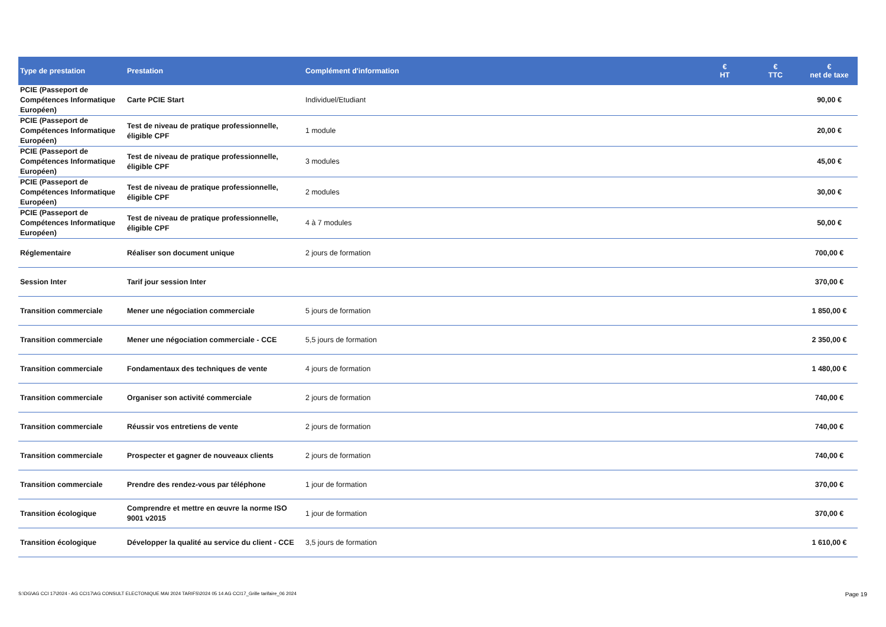| Type de prestation | Prestation | Complément d'information | € HT | € TTC | € net de taxe |
| --- | --- | --- | --- | --- | --- |
| PCIE (Passeport de Compétences Informatique Européen) | Carte PCIE Start | Individuel/Etudiant | | | 90,00 € |
| PCIE (Passeport de Compétences Informatique Européen) | Test de niveau de pratique professionnelle, éligible CPF | 1 module | | | 20,00 € |
| PCIE (Passeport de Compétences Informatique Européen) | Test de niveau de pratique professionnelle, éligible CPF | 3 modules | | | 45,00 € |
| PCIE (Passeport de Compétences Informatique Européen) | Test de niveau de pratique professionnelle, éligible CPF | 2 modules | | | 30,00 € |
| PCIE (Passeport de Compétences Informatique Européen) | Test de niveau de pratique professionnelle, éligible CPF | 4 à 7 modules | | | 50,00 € |
| Réglementaire | Réaliser son document unique | 2 jours de formation | | | 700,00 € |
| Session Inter | Tarif jour session Inter | | | | 370,00 € |
| Transition commerciale | Mener une négociation commerciale | 5 jours de formation | | | 1 850,00 € |
| Transition commerciale | Mener une négociation commerciale - CCE | 5,5 jours de formation | | | 2 350,00 € |
| Transition commerciale | Fondamentaux des techniques de vente | 4 jours de formation | | | 1 480,00 € |
| Transition commerciale | Organiser son activité commerciale | 2 jours de formation | | | 740,00 € |
| Transition commerciale | Réussir vos entretiens de vente | 2 jours de formation | | | 740,00 € |
| Transition commerciale | Prospecter et gagner de nouveaux clients | 2 jours de formation | | | 740,00 € |
| Transition commerciale | Prendre des rendez-vous par téléphone | 1 jour de formation | | | 370,00 € |
| Transition écologique | Comprendre et mettre en œuvre la norme ISO 9001 v2015 | 1 jour de formation | | | 370,00 € |
| Transition écologique | Développer la qualité au service du client - CCE | 3,5 jours de formation | | | 1 610,00 € |
S:\DG\AG CCI 17\2024 - AG CCI17\AG CONSULT ELECTONIQUE MAI 2024 TARIFS\2024 05 14 AG CCI17_Grille tarifaire_06 2024 Page 19